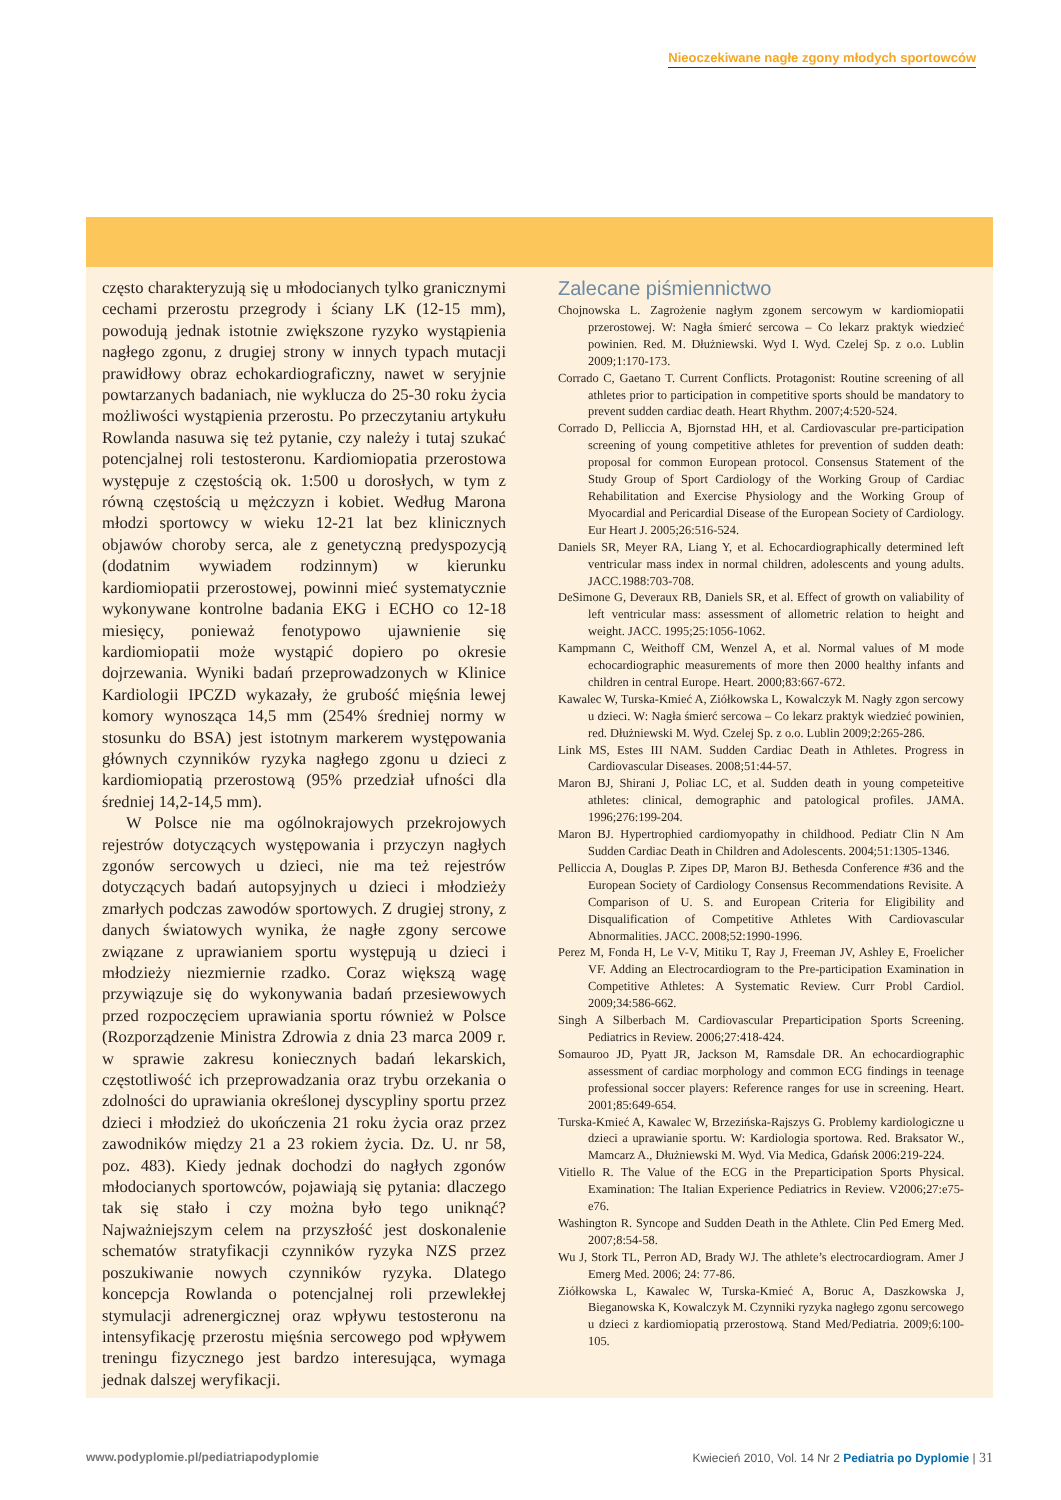Nieoczekiwane nagłe zgony młodych sportowców
często charakteryzują się u młodocianych tylko granicznymi cechami przerostu przegrody i ściany LK (12-15 mm), powodują jednak istotnie zwiększone ryzyko wystąpienia nagłego zgonu, z drugiej strony w innych typach mutacji prawidłowy obraz echokardiograficzny, nawet w seryjnie powtarzanych badaniach, nie wyklucza do 25-30 roku życia możliwości wystąpienia przerostu. Po przeczytaniu artykułu Rowlanda nasuwa się też pytanie, czy należy i tutaj szukać potencjalnej roli testosteronu. Kardiomiopatia przerostowa występuje z częstością ok. 1:500 u dorosłych, w tym z równą częstością u mężczyzn i kobiet. Według Marona młodzi sportowcy w wieku 12-21 lat bez klinicznych objawów choroby serca, ale z genetyczną predyspozycją (dodatnim wywiadem rodzinnym) w kierunku kardiomiopatii przerostowej, powinni mieć systematycznie wykonywane kontrolne badania EKG i ECHO co 12-18 miesięcy, ponieważ fenotypowo ujawnienie się kardiomiopatii może wystąpić dopiero po okresie dojrzewania. Wyniki badań przeprowadzonych w Klinice Kardiologii IPCZD wykazały, że grubość mięśnia lewej komory wynosząca 14,5 mm (254% średniej normy w stosunku do BSA) jest istotnym markerem występowania głównych czynników ryzyka nagłego zgonu u dzieci z kardiomiopatią przerostową (95% przedział ufności dla średniej 14,2-14,5 mm).
W Polsce nie ma ogólnokrajowych przekrojowych rejestrów dotyczących występowania i przyczyn nagłych zgonów sercowych u dzieci, nie ma też rejestrów dotyczących badań autopsyjnych u dzieci i młodzieży zmarłych podczas zawodów sportowych. Z drugiej strony, z danych światowych wynika, że nagłe zgony sercowe związane z uprawianiem sportu występują u dzieci i młodzieży niezmiernie rzadko. Coraz większą wagę przywiązuje się do wykonywania badań przesiewowych przed rozpoczęciem uprawiania sportu również w Polsce (Rozporządzenie Ministra Zdrowia z dnia 23 marca 2009 r. w sprawie zakresu koniecznych badań lekarskich, częstotliwość ich przeprowadzania oraz trybu orzekania o zdolności do uprawiania określonej dyscypliny sportu przez dzieci i młodzież do ukończenia 21 roku życia oraz przez zawodników między 21 a 23 rokiem życia. Dz. U. nr 58, poz. 483). Kiedy jednak dochodzi do nagłych zgonów młodocianych sportowców, pojawiają się pytania: dlaczego tak się stało i czy można było tego uniknąć? Najważniejszym celem na przyszłość jest doskonalenie schematów stratyfikacji czynników ryzyka NZS przez poszukiwanie nowych czynników ryzyka. Dlatego koncepcja Rowlanda o potencjalnej roli przewlekłej stymulacji adrenergicznej oraz wpływu testosteronu na intensyfikację przerostu mięśnia sercowego pod wpływem treningu fizycznego jest bardzo interesująca, wymaga jednak dalszej weryfikacji.
Zalecane piśmiennictwo
Chojnowska L. Zagrożenie nagłym zgonem sercowym w kardiomiopatii przerostowej. W: Nagła śmierć sercowa – Co lekarz praktyk wiedzieć powinien. Red. M. Dłużniewski. Wyd I. Wyd. Czelej Sp. z o.o. Lublin 2009;1:170-173.
Corrado C, Gaetano T. Current Conflicts. Protagonist: Routine screening of all athletes prior to participation in competitive sports should be mandatory to prevent sudden cardiac death. Heart Rhythm. 2007;4:520-524.
Corrado D, Pelliccia A, Bjornstad HH, et al. Cardiovascular pre-participation screening of young competitive athletes for prevention of sudden death: proposal for common European protocol. Consensus Statement of the Study Group of Sport Cardiology of the Working Group of Cardiac Rehabilitation and Exercise Physiology and the Working Group of Myocardial and Pericardial Disease of the European Society of Cardiology. Eur Heart J. 2005;26:516-524.
Daniels SR, Meyer RA, Liang Y, et al. Echocardiographically determined left ventricular mass index in normal children, adolescents and young adults. JACC.1988:703-708.
DeSimone G, Deveraux RB, Daniels SR, et al. Effect of growth on valiability of left ventricular mass: assessment of allometric relation to height and weight. JACC. 1995;25:1056-1062.
Kampmann C, Weithoff CM, Wenzel A, et al. Normal values of M mode echocardiographic measurements of more then 2000 healthy infants and children in central Europe. Heart. 2000;83:667-672.
Kawalec W, Turska-Kmieć A, Ziółkowska L, Kowalczyk M. Nagły zgon sercowy u dzieci. W: Nagła śmierć sercowa – Co lekarz praktyk wiedzieć powinien, red. Dłużniewski M. Wyd. Czelej Sp. z o.o. Lublin 2009;2:265-286.
Link MS, Estes III NAM. Sudden Cardiac Death in Athletes. Progress in Cardiovascular Diseases. 2008;51:44-57.
Maron BJ, Shirani J, Poliac LC, et al. Sudden death in young competeitive athletes: clinical, demographic and patological profiles. JAMA. 1996;276:199-204.
Maron BJ. Hypertrophied cardiomyopathy in childhood. Pediatr Clin N Am Sudden Cardiac Death in Children and Adolescents. 2004;51:1305-1346.
Pelliccia A, Douglas P. Zipes DP, Maron BJ. Bethesda Conference #36 and the European Society of Cardiology Consensus Recommendations Revisite. A Comparison of U. S. and European Criteria for Eligibility and Disqualification of Competitive Athletes With Cardiovascular Abnormalities. JACC. 2008;52:1990-1996.
Perez M, Fonda H, Le V-V, Mitiku T, Ray J, Freeman JV, Ashley E, Froelicher VF. Adding an Electrocardiogram to the Pre-participation Examination in Competitive Athletes: A Systematic Review. Curr Probl Cardiol. 2009;34:586-662.
Singh A Silberbach M. Cardiovascular Preparticipation Sports Screening. Pediatrics in Review. 2006;27:418-424.
Somauroo JD, Pyatt JR, Jackson M, Ramsdale DR. An echocardiographic assessment of cardiac morphology and common ECG findings in teenage professional soccer players: Reference ranges for use in screening. Heart. 2001;85:649-654.
Turska-Kmieć A, Kawalec W, Brzezińska-Rajszys G. Problemy kardiologiczne u dzieci a uprawianie sportu. W: Kardiologia sportowa. Red. Braksator W., Mamcarz A., Dłużniewski M. Wyd. Via Medica, Gdańsk 2006:219-224.
Vitiello R. The Value of the ECG in the Preparticipation Sports Physical. Examination: The Italian Experience Pediatrics in Review. V2006;27:e75-e76.
Washington R. Syncope and Sudden Death in the Athlete. Clin Ped Emerg Med. 2007;8:54-58.
Wu J, Stork TL, Perron AD, Brady WJ. The athlete’s electrocardiogram. Amer J Emerg Med. 2006; 24: 77-86.
Ziółkowska L, Kawalec W, Turska-Kmieć A, Boruc A, Daszkowska J, Bieganowska K, Kowalczyk M. Czynniki ryzyka nagłego zgonu sercowego u dzieci z kardiomiopatią przerostową. Stand Med/Pediatria. 2009;6:100-105.
www.podyplomie.pl/pediatriapodyplomie Kwiecień 2010, Vol. 14 Nr 2 Pediatria po Dyplomie | 31